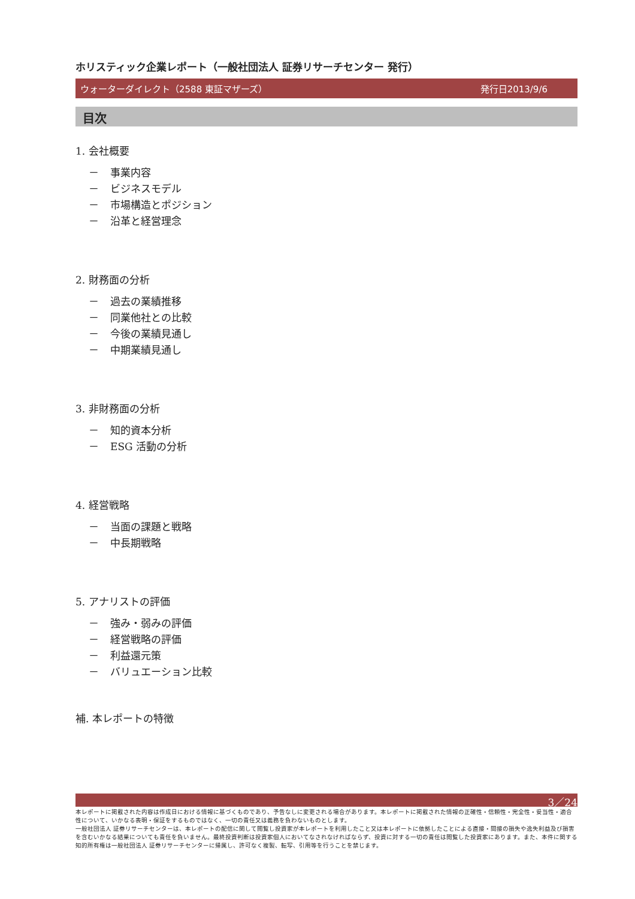ホリスティック企業レポート（一般社団法人 証券リサーチセンター 発行）
ウォーターダイレクト（2588 東証マザーズ） 発行日2013/9/6
目次
1. 会社概要
－ 事業内容
－ ビジネスモデル
－ 市場構造とポジション
－ 沿革と経営理念
2. 財務面の分析
－ 過去の業績推移
－ 同業他社との比較
－ 今後の業績見通し
－ 中期業績見通し
3. 非財務面の分析
－ 知的資本分析
－ ESG 活動の分析
4. 経営戦略
－ 当面の課題と戦略
－ 中長期戦略
5. アナリストの評価
－ 強み・弱みの評価
－ 経営戦略の評価
－ 利益還元策
－ バリュエーション比較
補. 本レポートの特徴
3／24
本レポートに掲載された内容は作成日における情報に基づくものであり、予告なしに変更される場合があります。本レポートに掲載された情報の正確性・信頼性・完全性・妥当性・適合性について、いかなる表明・保証をするものではなく、一切の責任又は義務を負わないものとします。
一般社団法人 証券リサーチセンターは、本レポートの配信に関して閲覧し投資家が本レポートを利用したこと又は本レポートに依拠したことによる直接・間接の損失や逸失利益及び損害を含むいかなる結果についても責任を負いません。最終投資判断は投資家個人においてなされなければならず、投資に対する一切の責任は閲覧した投資家にあります。また、本件に関する知的所有権は一般社団法人 証券リサーチセンターに帰属し、許可なく複製、転写、引用等を行うことを禁じます。